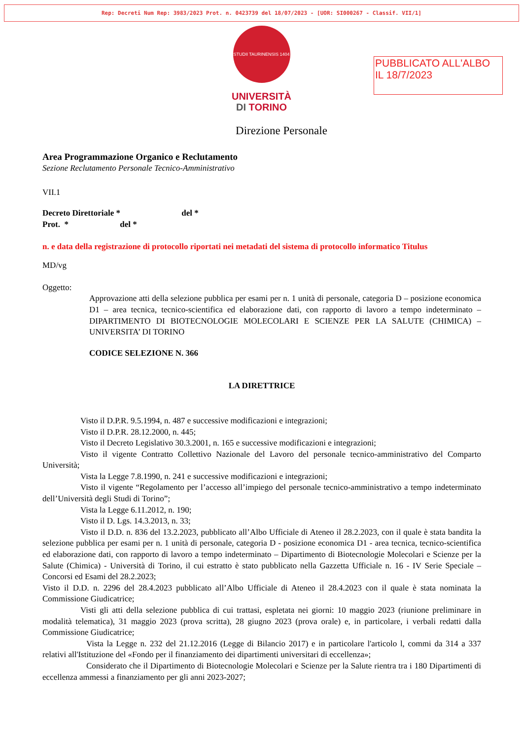Rep: Decreti Num Rep: 3983/2023 Prot. n. 0423739 del 18/07/2023 - [UOR: SI000267 - Classif. VII/1]
PUBBLICATO ALL'ALBO
IL 18/7/2023
STUDII TAURINENSIS 1404
UNIVERSITÀ
DI TORINO
Direzione Personale
Area Programmazione Organico e Reclutamento
Sezione Reclutamento Personale Tecnico-Amministrativo
VII.1
Decreto Direttoriale * del *
Prot. * del *
n. e data della registrazione di protocollo riportati nei metadati del sistema di protocollo informatico Titulus
MD/vg
Oggetto:
Approvazione atti della selezione pubblica per esami per n. 1 unità di personale, categoria D – posizione economica D1 – area tecnica, tecnico-scientifica ed elaborazione dati, con rapporto di lavoro a tempo indeterminato – DIPARTIMENTO DI BIOTECNOLOGIE MOLECOLARI E SCIENZE PER LA SALUTE (CHIMICA) – UNIVERSITA’ DI TORINO
CODICE SELEZIONE N. 366
LA DIRETTRICE
Visto il D.P.R. 9.5.1994, n. 487 e successive modificazioni e integrazioni;
Visto il D.P.R. 28.12.2000, n. 445;
Visto il Decreto Legislativo 30.3.2001, n. 165 e successive modificazioni e integrazioni;
Visto il vigente Contratto Collettivo Nazionale del Lavoro del personale tecnico-amministrativo del Comparto Università;
Vista la Legge 7.8.1990, n. 241 e successive modificazioni e integrazioni;
Visto il vigente “Regolamento per l’accesso all’impiego del personale tecnico-amministrativo a tempo indeterminato dell’Università degli Studi di Torino”;
Vista la Legge 6.11.2012, n. 190;
Visto il D. Lgs. 14.3.2013, n. 33;
Visto il D.D. n. 836 del 13.2.2023, pubblicato all’Albo Ufficiale di Ateneo il 28.2.2023, con il quale è stata bandita la selezione pubblica per esami per n. 1 unità di personale, categoria D - posizione economica D1 - area tecnica, tecnico-scientifica ed elaborazione dati, con rapporto di lavoro a tempo indeterminato – Dipartimento di Biotecnologie Molecolari e Scienze per la Salute (Chimica) - Università di Torino, il cui estratto è stato pubblicato nella Gazzetta Ufficiale n. 16 - IV Serie Speciale – Concorsi ed Esami del 28.2.2023;
Visto il D.D. n. 2296 del 28.4.2023 pubblicato all’Albo Ufficiale di Ateneo il 28.4.2023 con il quale è stata nominata la Commissione Giudicatrice;
Visti gli atti della selezione pubblica di cui trattasi, espletata nei giorni: 10 maggio 2023 (riunione preliminare in modalità telematica), 31 maggio 2023 (prova scritta), 28 giugno 2023 (prova orale) e, in particolare, i verbali redatti dalla Commissione Giudicatrice;
Vista la Legge n. 232 del 21.12.2016 (Legge di Bilancio 2017) e in particolare l'articolo l, commi da 314 a 337 relativi all'Istituzione del «Fondo per il finanziamento dei dipartimenti universitari di eccellenza»;
Considerato che il Dipartimento di Biotecnologie Molecolari e Scienze per la Salute rientra tra i 180 Dipartimenti di eccellenza ammessi a finanziamento per gli anni 2023-2027;